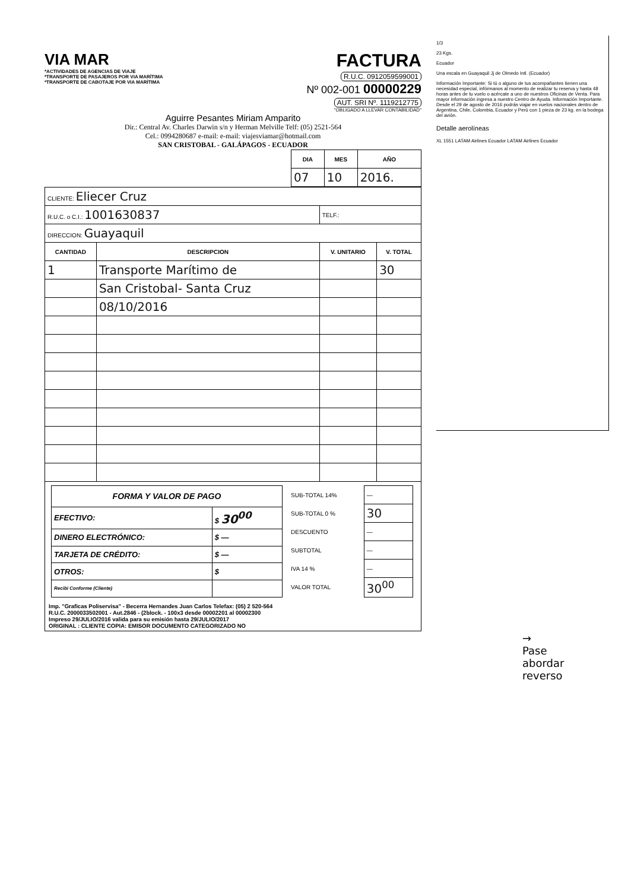VIA MAR
*ACTIVIDADES DE AGENCIAS DE VIAJE
*TRANSPORTE DE PASAJEROS POR VIA MARÍTIMA
*TRANSPORTE DE CABOTAJE POR VIA MARÍTIMA
FACTURA
R.U.C. 0912059599001
Nº 002-001 00000229
AUT. SRI Nº. 1119212775
"OBLIGADO A LLEVAR CONTABILIDAD"
Aguirre Pesantes Miriam Amparito
Dir.: Central Av. Charles Darwin s/n y Herman Melville Telf: (05) 2521-564
Cel.: 0994280687 e-mail: e-mail: viajesviamar@hotmail.com
SAN CRISTOBAL - GALÁPAGOS - ECUADOR
| DIA | MES | AÑO |
| --- | --- | --- |
| 07 | 10 | 2016. |
| CLIENTE: Eliecer Cruz | | | |
| R.U.C. o C.I.: 1001630837 | | TELF.: | |
| DIRECCION: Guayaquil | | | |
| CANTIDAD | DESCRIPCION | V. UNITARIO | V. TOTAL |
| 1 | Transporte Marítimo de | | 30 |
| | San Cristobal- Santa Cruz | | |
| | 08/10/2016 | | |
| FORMA Y VALOR DE PAGO | |
| --- | --- |
| EFECTIVO: | $ 30<sup>00</sup> |
| DINERO ELECTRÓNICO: | $ — |
| TARJETA DE CRÉDITO: | $ — |
| OTROS: | $ |
| Recibi Conforme (Cliente) | |
| SUB-TOTAL 14% | — |
| SUB-TOTAL 0 % | 30 |
| DESCUENTO | — |
| SUBTOTAL | — |
| IVA 14 % | — |
| VALOR TOTAL | 30<sup>00</sup> |
Imp. "Graficas Poliservisa" - Becerra Hernandes Juan Carlos Telefax: (05) 2 520-564
R.U.C. 2000033502001 - Aut.2846 - (2block. - 100x3 desde 00002201 al 00002300
Impreso 29/JULIO/2016 valida para su emisión hasta 29/JULIO/2017
ORIGINAL : CLIENTE COPIA: EMISOR DOCUMENTO CATEGORIZADO NO
1/3
23 Kgs.
Ecuador
Una escala en Guayaquil Jj de Olmedo Intl. (Ecuador)
Información Importante: Si tú o alguno de tus acompañantes tienen una necesidad especial, infórmanos al momento de realizar tu reserva y hasta 48 horas antes de tu vuelo o acércate a uno de nuestros Oficinas de Venta. Para mayor información ingresa a nuestro Centro de Ayuda. Información Importante. Desde el 29 de agosto de 2016 podrás viajar en vuelos nacionales dentro de Argentina, Chile, Colombia, Ecuador y Perú con 1 pieza de 23 kg. en la bodega del avión.
Detalle aerolíneas
XL 1551 LATAM Airlines Ecuador LATAM Airlines Ecuador
→
Pase
abordar
reverso